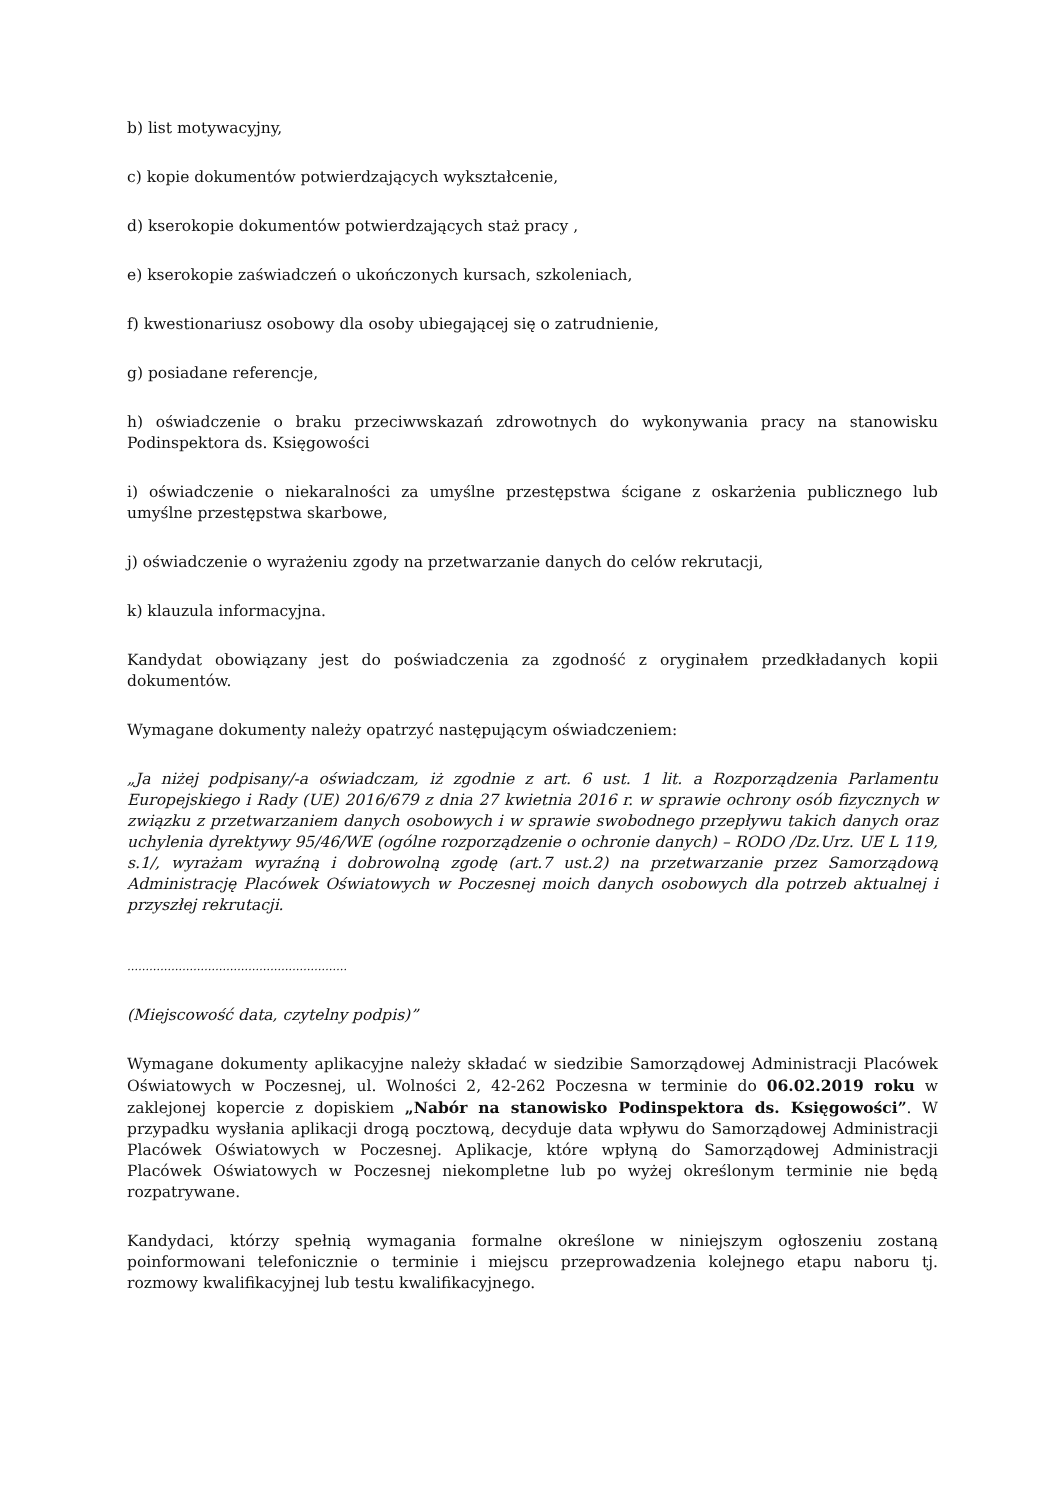b) list motywacyjny,
c) kopie dokumentów potwierdzających wykształcenie,
d) kserokopie dokumentów potwierdzających staż pracy ,
e) kserokopie zaświadczeń o ukończonych kursach, szkoleniach,
f) kwestionariusz osobowy dla osoby ubiegającej się o zatrudnienie,
g) posiadane referencje,
h) oświadczenie o braku przeciwwskazań zdrowotnych do wykonywania pracy na stanowisku Podinspektora ds. Księgowości
i) oświadczenie o niekaralności za umyślne przestępstwa ścigane z oskarżenia publicznego lub umyślne przestępstwa skarbowe,
j) oświadczenie o wyrażeniu zgody na przetwarzanie danych do celów rekrutacji,
k) klauzula informacyjna.
Kandydat obowiązany jest do poświadczenia za zgodność z oryginałem przedkładanych kopii dokumentów.
Wymagane dokumenty należy opatrzyć następującym oświadczeniem:
„Ja niżej podpisany/-a oświadczam, iż zgodnie z art. 6 ust. 1 lit. a Rozporządzenia Parlamentu Europejskiego i Rady (UE) 2016/679 z dnia 27 kwietnia 2016 r. w sprawie ochrony osób fizycznych w związku z przetwarzaniem danych osobowych i w sprawie swobodnego przepływu takich danych oraz uchylenia dyrektywy 95/46/WE (ogólne rozporządzenie o ochronie danych) – RODO /Dz.Urz. UE L 119, s.1/, wyrażam wyraźną i dobrowolną zgodę (art.7 ust.2) na przetwarzanie przez Samorządową Administrację Placówek Oświatowych w Poczesnej moich danych osobowych dla potrzeb aktualnej i przyszłej rekrutacji.
……………………………………………………
(Miejscowość data, czytelny podpis)”
Wymagane dokumenty aplikacyjne należy składać w siedzibie Samorządowej Administracji Placówek Oświatowych w Poczesnej, ul. Wolności 2, 42-262 Poczesna w terminie do 06.02.2019 roku w zaklejonej kopercie z dopiskiem „Nabór na stanowisko Podinspektora ds. Księgowości”. W przypadku wysłania aplikacji drogą pocztową, decyduje data wpływu do Samorządowej Administracji Placówek Oświatowych w Poczesnej. Aplikacje, które wpłyną do Samorządowej Administracji Placówek Oświatowych w Poczesnej niekompletne lub po wyżej określonym terminie nie będą rozpatrywane.
Kandydaci, którzy spełnią wymagania formalne określone w niniejszym ogłoszeniu zostaną poinformowani telefonicznie o terminie i miejscu przeprowadzenia kolejnego etapu naboru tj. rozmowy kwalifikacyjnej lub testu kwalifikacyjnego.